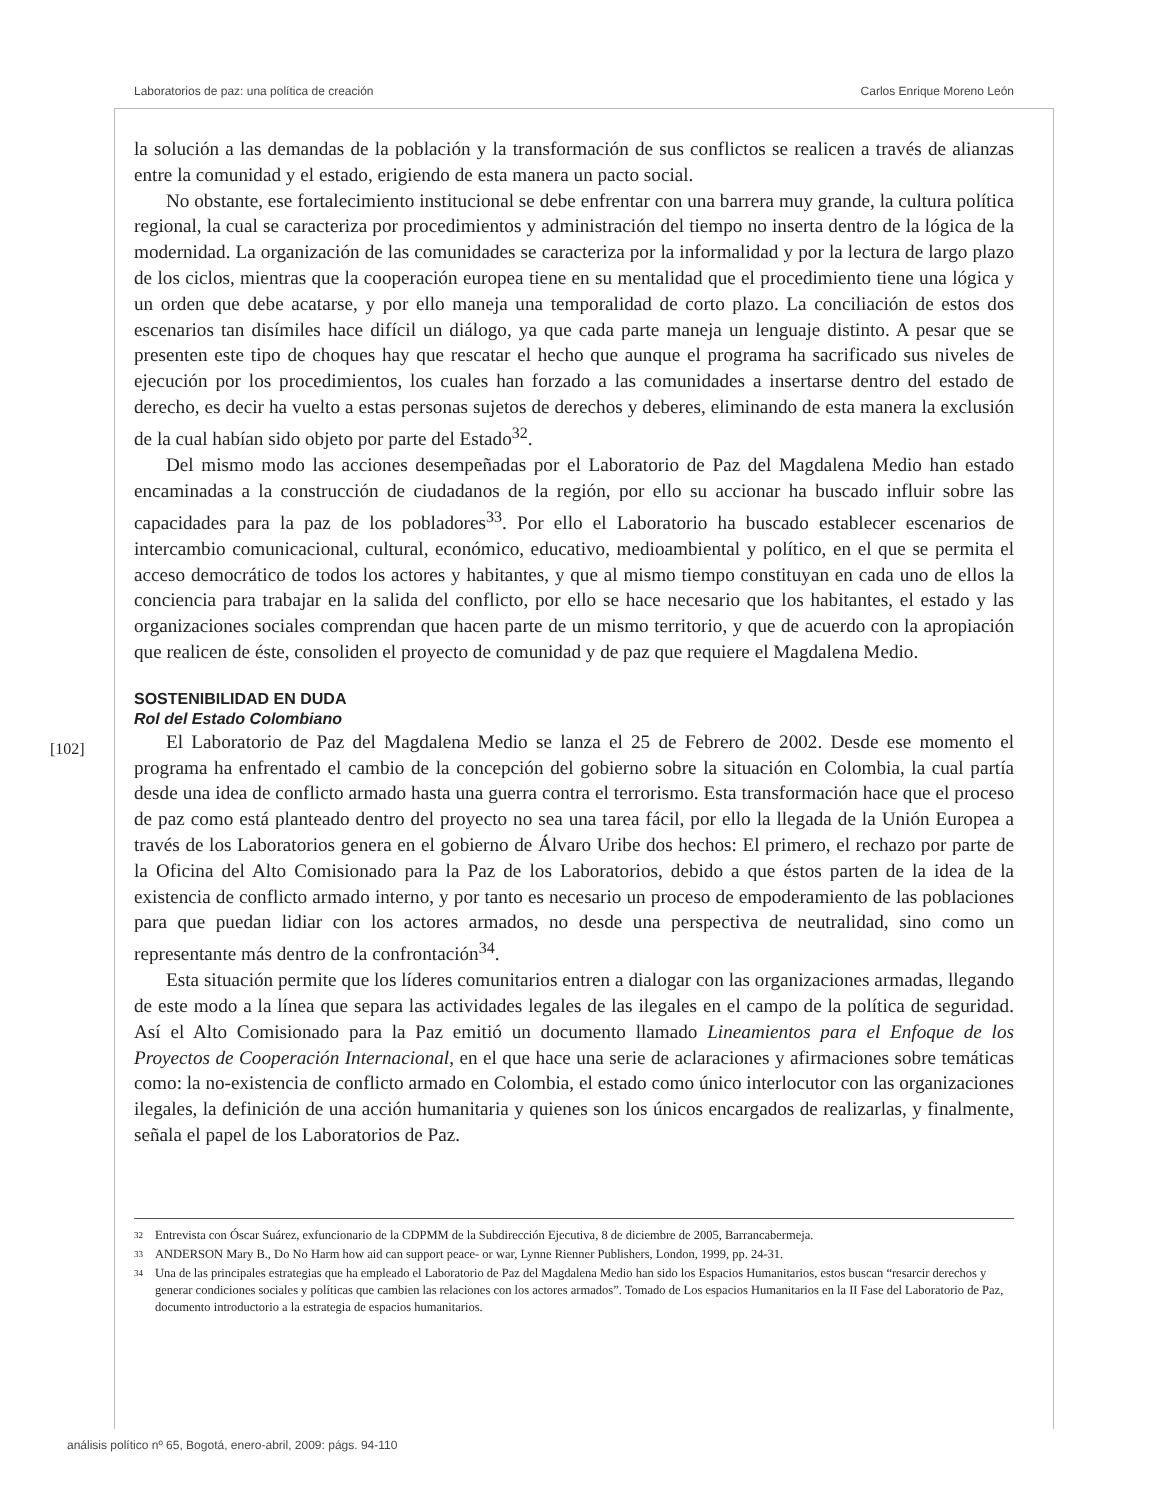Laboratorios de paz: una política de creación Carlos Enrique Moreno León
la solución a las demandas de la población y la transformación de sus conflictos se realicen a través de alianzas entre la comunidad y el estado, erigiendo de esta manera un pacto social.
No obstante, ese fortalecimiento institucional se debe enfrentar con una barrera muy grande, la cultura política regional, la cual se caracteriza por procedimientos y administración del tiempo no inserta dentro de la lógica de la modernidad. La organización de las comunidades se caracteriza por la informalidad y por la lectura de largo plazo de los ciclos, mientras que la cooperación europea tiene en su mentalidad que el procedimiento tiene una lógica y un orden que debe acatarse, y por ello maneja una temporalidad de corto plazo. La conciliación de estos dos escenarios tan disímiles hace difícil un diálogo, ya que cada parte maneja un lenguaje distinto. A pesar que se presenten este tipo de choques hay que rescatar el hecho que aunque el programa ha sacrificado sus niveles de ejecución por los procedimientos, los cuales han forzado a las comunidades a insertarse dentro del estado de derecho, es decir ha vuelto a estas personas sujetos de derechos y deberes, eliminando de esta manera la exclusión de la cual habían sido objeto por parte del Estado<sup>32</sup>.
Del mismo modo las acciones desempeñadas por el Laboratorio de Paz del Magdalena Medio han estado encaminadas a la construcción de ciudadanos de la región, por ello su accionar ha buscado influir sobre las capacidades para la paz de los pobladores<sup>33</sup>. Por ello el Laboratorio ha buscado establecer escenarios de intercambio comunicacional, cultural, económico, educativo, medioambiental y político, en el que se permita el acceso democrático de todos los actores y habitantes, y que al mismo tiempo constituyan en cada uno de ellos la conciencia para trabajar en la salida del conflicto, por ello se hace necesario que los habitantes, el estado y las organizaciones sociales comprendan que hacen parte de un mismo territorio, y que de acuerdo con la apropiación que realicen de éste, consoliden el proyecto de comunidad y de paz que requiere el Magdalena Medio.
SOSTENIBILIDAD EN DUDA
Rol del Estado Colombiano
El Laboratorio de Paz del Magdalena Medio se lanza el 25 de Febrero de 2002. Desde ese momento el programa ha enfrentado el cambio de la concepción del gobierno sobre la situación en Colombia, la cual partía desde una idea de conflicto armado hasta una guerra contra el terrorismo. Esta transformación hace que el proceso de paz como está planteado dentro del proyecto no sea una tarea fácil, por ello la llegada de la Unión Europea a través de los Laboratorios genera en el gobierno de Álvaro Uribe dos hechos: El primero, el rechazo por parte de la Oficina del Alto Comisionado para la Paz de los Laboratorios, debido a que éstos parten de la idea de la existencia de conflicto armado interno, y por tanto es necesario un proceso de empoderamiento de las poblaciones para que puedan lidiar con los actores armados, no desde una perspectiva de neutralidad, sino como un representante más dentro de la confrontación<sup>34</sup>.
Esta situación permite que los líderes comunitarios entren a dialogar con las organizaciones armadas, llegando de este modo a la línea que separa las actividades legales de las ilegales en el campo de la política de seguridad. Así el Alto Comisionado para la Paz emitió un documento llamado Lineamientos para el Enfoque de los Proyectos de Cooperación Internacional, en el que hace una serie de aclaraciones y afirmaciones sobre temáticas como: la no-existencia de conflicto armado en Colombia, el estado como único interlocutor con las organizaciones ilegales, la definición de una acción humanitaria y quienes son los únicos encargados de realizarlas, y finalmente, señala el papel de los Laboratorios de Paz.
[102]
32
Entrevista con Óscar Suárez, exfuncionario de la CDPMM de la Subdirección Ejecutiva, 8 de diciembre de 2005, Barrancabermeja.
33
ANDERSON Mary B., Do No Harm how aid can support peace- or war, Lynne Rienner Publishers, London, 1999, pp. 24-31.
34
Una de las principales estrategias que ha empleado el Laboratorio de Paz del Magdalena Medio han sido los Espacios Humanitarios, estos buscan “resarcir derechos y generar condiciones sociales y políticas que cambien las relaciones con los actores armados”. Tomado de Los espacios Humanitarios en la II Fase del Laboratorio de Paz, documento introductorio a la estrategia de espacios humanitarios.
análisis político nº 65, Bogotá, enero-abril, 2009: págs. 94-110